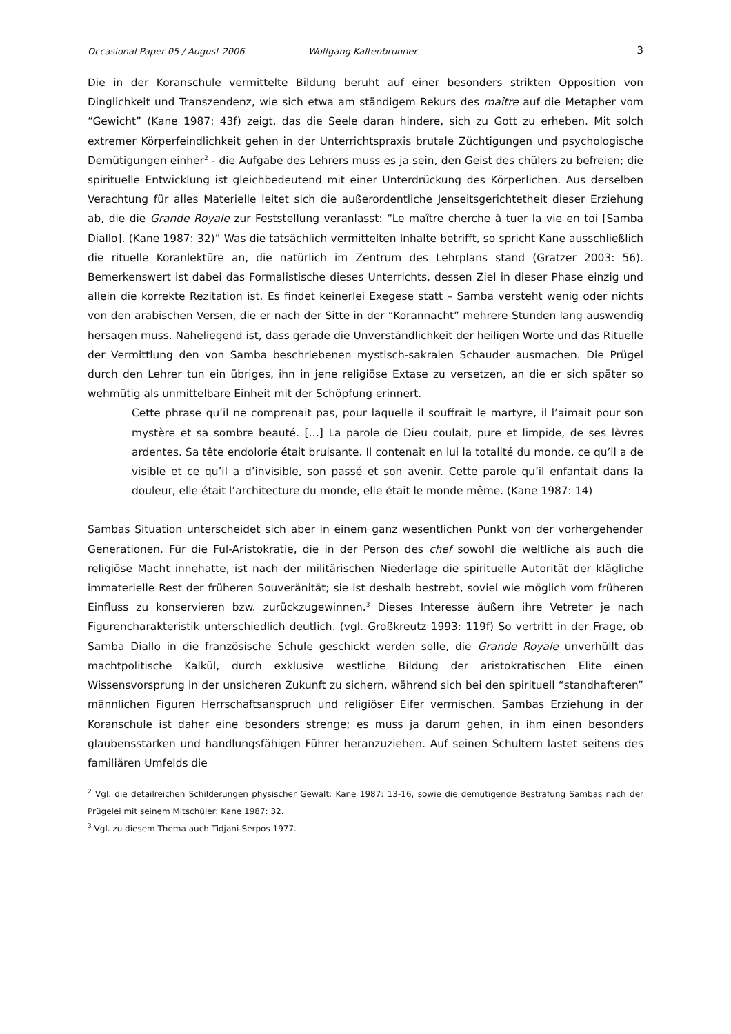Occasional Paper 05 / August 2006 Wolfgang Kaltenbrunner 3
Die in der Koranschule vermittelte Bildung beruht auf einer besonders strikten Opposition von Dinglichkeit und Transzendenz, wie sich etwa am ständigem Rekurs des maître auf die Metapher vom “Gewicht” (Kane 1987: 43f) zeigt, das die Seele daran hindere, sich zu Gott zu erheben. Mit solch extremer Körperfeindlichkeit gehen in der Unterrichtspraxis brutale Züchtigungen und psychologische Demütigungen einher<sup>2</sup> - die Aufgabe des Lehrers muss es ja sein, den Geist des chülers zu befreien; die spirituelle Entwicklung ist gleichbedeutend mit einer Unterdrückung des Körperlichen. Aus derselben Verachtung für alles Materielle leitet sich die außerordentliche Jenseitsgerichtetheit dieser Erziehung ab, die die Grande Royale zur Feststellung veranlasst: “Le maître cherche à tuer la vie en toi [Samba Diallo]. (Kane 1987: 32)” Was die tatsächlich vermittelten Inhalte betrifft, so spricht Kane ausschließlich die rituelle Koranlektüre an, die natürlich im Zentrum des Lehrplans stand (Gratzer 2003: 56). Bemerkenswert ist dabei das Formalistische dieses Unterrichts, dessen Ziel in dieser Phase einzig und allein die korrekte Rezitation ist. Es findet keinerlei Exegese statt – Samba versteht wenig oder nichts von den arabischen Versen, die er nach der Sitte in der “Korannacht” mehrere Stunden lang auswendig hersagen muss. Naheliegend ist, dass gerade die Unverständlichkeit der heiligen Worte und das Rituelle der Vermittlung den von Samba beschriebenen mystisch-sakralen Schauder ausmachen. Die Prügel durch den Lehrer tun ein übriges, ihn in jene religiöse Extase zu versetzen, an die er sich später so wehmütig als unmittelbare Einheit mit der Schöpfung erinnert.
Cette phrase qu’il ne comprenait pas, pour laquelle il souffrait le martyre, il l’aimait pour son mystère et sa sombre beauté. […] La parole de Dieu coulait, pure et limpide, de ses lèvres ardentes. Sa tête endolorie était bruisante. Il contenait en lui la totalité du monde, ce qu’il a de visible et ce qu’il a d’invisible, son passé et son avenir. Cette parole qu’il enfantait dans la douleur, elle était l’architecture du monde, elle était le monde même. (Kane 1987: 14)
Sambas Situation unterscheidet sich aber in einem ganz wesentlichen Punkt von der vorhergehender Generationen. Für die Ful-Aristokratie, die in der Person des chef sowohl die weltliche als auch die religiöse Macht innehatte, ist nach der militärischen Niederlage die spirituelle Autorität der klägliche immaterielle Rest der früheren Souveränität; sie ist deshalb bestrebt, soviel wie möglich vom früheren Einfluss zu konservieren bzw. zurückzugewinnen.<sup>3</sup> Dieses Interesse äußern ihre Vetreter je nach Figurencharakteristik unterschiedlich deutlich. (vgl. Großkreutz 1993: 119f) So vertritt in der Frage, ob Samba Diallo in die französische Schule geschickt werden solle, die Grande Royale unverhüllt das machtpolitische Kalkül, durch exklusive westliche Bildung der aristokratischen Elite einen Wissensvorsprung in der unsicheren Zukunft zu sichern, während sich bei den spirituell “standhafteren” männlichen Figuren Herrschaftsanspruch und religiöser Eifer vermischen. Sambas Erziehung in der Koranschule ist daher eine besonders strenge; es muss ja darum gehen, in ihm einen besonders glaubensstarken und handlungsfähigen Führer heranzuziehen. Auf seinen Schultern lastet seitens des familiären Umfelds die
<sup>2</sup> Vgl. die detailreichen Schilderungen physischer Gewalt: Kane 1987: 13-16, sowie die demütigende Bestrafung Sambas nach der Prügelei mit seinem Mitschüler: Kane 1987: 32.
<sup>3</sup> Vgl. zu diesem Thema auch Tidjani-Serpos 1977.